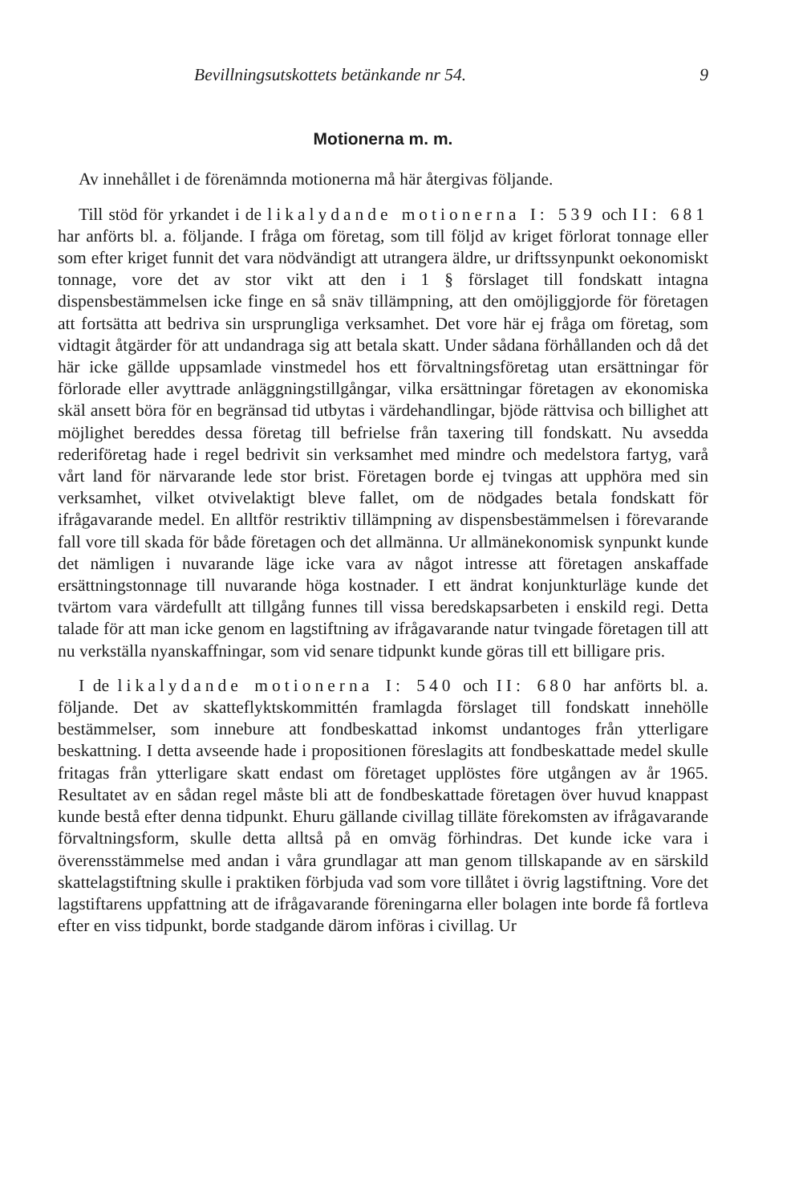Bevillningsutskottets betänkande nr 54. 9
Motionerna m. m.
Av innehållet i de förenämnda motionerna må här återgivas följande.
Till stöd för yrkandet i de likalydande motionerna I: 539 och II: 681 har anförts bl. a. följande. I fråga om företag, som till följd av kriget förlorat tonnage eller som efter kriget funnit det vara nödvändigt att utrangera äldre, ur driftssynpunkt oekonomiskt tonnage, vore det av stor vikt att den i 1 § förslaget till fondskatt intagna dispensbestämmelsen icke finge en så snäv tillämpning, att den omöjliggjorde för företagen att fortsätta att bedriva sin ursprungliga verksamhet. Det vore här ej fråga om företag, som vidtagit åtgärder för att undandraga sig att betala skatt. Under sådana förhållanden och då det här icke gällde uppsamlade vinstmedel hos ett förvaltningsföretag utan ersättningar för förlorade eller avyttrade anläggningstillgångar, vilka ersättningar företagen av ekonomiska skäl ansett böra för en begränsad tid utbytas i värdehandlingar, bjöde rättvisa och billighet att möjlighet bereddes dessa företag till befrielse från taxering till fondskatt. Nu avsedda rederiföretag hade i regel bedrivit sin verksamhet med mindre och medelstora fartyg, varå vårt land för närvarande lede stor brist. Företagen borde ej tvingas att upphöra med sin verksamhet, vilket otvivelaktigt bleve fallet, om de nödgades betala fondskatt för ifrågavarande medel. En alltför restriktiv tillämpning av dispensbestämmelsen i förevarande fall vore till skada för både företagen och det allmänna. Ur allmänekonomisk synpunkt kunde det nämligen i nuvarande läge icke vara av något intresse att företagen anskaffade ersättningstonnage till nuvarande höga kostnader. I ett ändrat konjunkturläge kunde det tvärtom vara värdefullt att tillgång funnes till vissa beredskapsarbeten i enskild regi. Detta talade för att man icke genom en lagstiftning av ifrågavarande natur tvingade företagen till att nu verkställa nyanskaffningar, som vid senare tidpunkt kunde göras till ett billigare pris.
I de likalydande motionerna I: 540 och II: 680 har anförts bl. a. följande. Det av skatteflyktskommittén framlagda förslaget till fondskatt innehölle bestämmelser, som innebure att fondbeskattad inkomst undantoges från ytterligare beskattning. I detta avseende hade i propositionen föreslagits att fondbeskattade medel skulle fritagas från ytterligare skatt endast om företaget upplöstes före utgången av år 1965. Resultatet av en sådan regel måste bli att de fondbeskattade företagen över huvud knappast kunde bestå efter denna tidpunkt. Ehuru gällande civillag tilläte förekomsten av ifrågavarande förvaltningsform, skulle detta alltså på en omväg förhindras. Det kunde icke vara i överensstämmelse med andan i våra grundlagar att man genom tillskapande av en särskild skattelagstiftning skulle i praktiken förbjuda vad som vore tillåtet i övrig lagstiftning. Vore det lagstiftarens uppfattning att de ifrågavarande föreningarna eller bolagen inte borde få fortleva efter en viss tidpunkt, borde stadgande därom införas i civillag. Ur